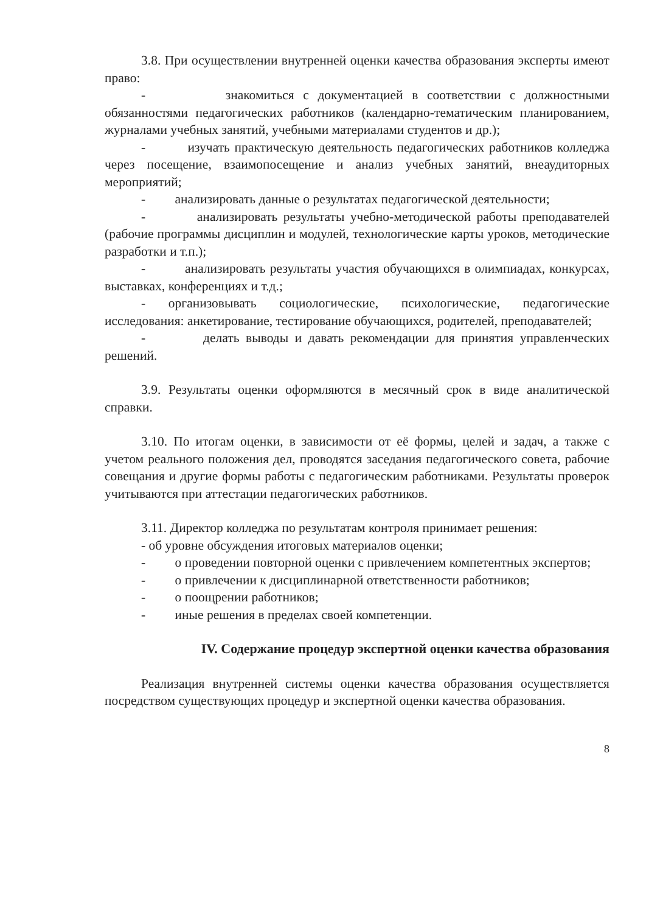3.8. При осуществлении внутренней оценки качества образования эксперты имеют право:
- знакомиться с документацией в соответствии с должностными обязанностями педагогических работников (календарно-тематическим планированием, журналами учебных занятий, учебными материалами студентов и др.);
- изучать практическую деятельность педагогических работников колледжа через посещение, взаимопосещение и анализ учебных занятий, внеаудиторных мероприятий;
- анализировать данные о результатах педагогической деятельности;
- анализировать результаты учебно-методической работы преподавателей (рабочие программы дисциплин и модулей, технологические карты уроков, методические разработки и т.п.);
- анализировать результаты участия обучающихся в олимпиадах, конкурсах, выставках, конференциях и т.д.;
- организовывать социологические, психологические, педагогические исследования: анкетирование, тестирование обучающихся, родителей, преподавателей;
- делать выводы и давать рекомендации для принятия управленческих решений.
3.9. Результаты оценки оформляются в месячный срок в виде аналитической справки.
3.10. По итогам оценки, в зависимости от её формы, целей и задач, а также с учетом реального положения дел, проводятся заседания педагогического совета, рабочие совещания и другие формы работы с педагогическим работниками. Результаты проверок учитываются при аттестации педагогических работников.
3.11. Директор колледжа по результатам контроля принимает решения:
- об уровне обсуждения итоговых материалов оценки;
- о проведении повторной оценки с привлечением компетентных экспертов;
- о привлечении к дисциплинарной ответственности работников;
- о поощрении работников;
- иные решения в пределах своей компетенции.
IV. Содержание процедур экспертной оценки качества образования
Реализация внутренней системы оценки качества образования осуществляется посредством существующих процедур и экспертной оценки качества образования.
8